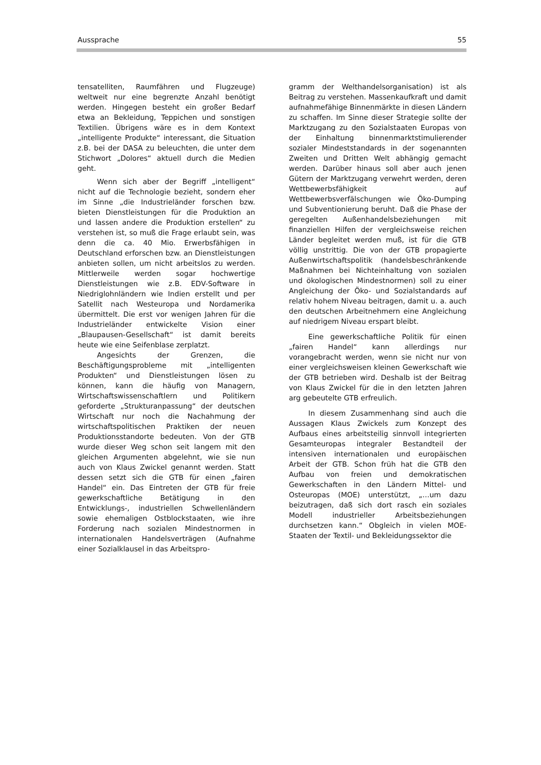Aussprache 55
tensatelliten, Raumfähren und Flugzeuge) weltweit nur eine begrenzte Anzahl benötigt werden. Hingegen besteht ein großer Bedarf etwa an Bekleidung, Teppichen und sonstigen Textilien. Übrigens wäre es in dem Kontext „intelligente Produkte“ interessant, die Situation z.B. bei der DASA zu beleuchten, die unter dem Stichwort „Dolores“ aktuell durch die Medien geht.
Wenn sich aber der Begriff „intelligent“ nicht auf die Technologie bezieht, sondern eher im Sinne „die Industrieländer forschen bzw. bieten Dienstleistungen für die Produktion an und lassen andere die Produktion erstellen“ zu verstehen ist, so muß die Frage erlaubt sein, was denn die ca. 40 Mio. Erwerbsfähigen in Deutschland erforschen bzw. an Dienstleistungen anbieten sollen, um nicht arbeitslos zu werden. Mittlerweile werden sogar hochwertige Dienstleistungen wie z.B. EDV-Software in Niedriglohnländern wie Indien erstellt und per Satellit nach Westeuropa und Nordamerika übermittelt. Die erst vor wenigen Jahren für die Industrieländer entwickelte Vision einer „Blaupausen-Gesellschaft“ ist damit bereits heute wie eine Seifenblase zerplatzt.
Angesichts der Grenzen, die Beschäftigungsprobleme mit „intelligenten Produkten“ und Dienstleistungen lösen zu können, kann die häufig von Managern, Wirtschaftswissenschaftlern und Politikern geforderte „Strukturanpassung“ der deutschen Wirtschaft nur noch die Nachahmung der wirtschaftspolitischen Praktiken der neuen Produktionsstandorte bedeuten. Von der GTB wurde dieser Weg schon seit langem mit den gleichen Argumenten abgelehnt, wie sie nun auch von Klaus Zwickel genannt werden. Statt dessen setzt sich die GTB für einen „fairen Handel“ ein. Das Eintreten der GTB für freie gewerkschaftliche Betätigung in den Entwicklungs-, industriellen Schwellenländern sowie ehemaligen Ostblockstaaten, wie ihre Forderung nach sozialen Mindestnormen in internationalen Handelsverträgen (Aufnahme einer Sozialklausel in das Arbeitspro-
gramm der Welthandelsorganisation) ist als Beitrag zu verstehen. Massenkaufkraft und damit aufnahmefähige Binnenmärkte in diesen Ländern zu schaffen. Im Sinne dieser Strategie sollte der Marktzugang zu den Sozialstaaten Europas von der Einhaltung binnenmarktstimulierender sozialer Mindeststandards in der sogenannten Zweiten und Dritten Welt abhängig gemacht werden. Darüber hinaus soll aber auch jenen Gütern der Marktzugang verwehrt werden, deren Wettbewerbsfähigkeit auf Wettbewerbsverfälschungen wie Öko-Dumping und Subventionierung beruht. Daß die Phase der geregelten Außenhandelsbeziehungen mit finanziellen Hilfen der vergleichsweise reichen Länder begleitet werden muß, ist für die GTB völlig unstrittig. Die von der GTB propagierte Außenwirtschaftspolitik (handelsbeschränkende Maßnahmen bei Nichteinhaltung von sozialen und ökologischen Mindestnormen) soll zu einer Angleichung der Öko- und Sozialstandards auf relativ hohem Niveau beitragen, damit u. a. auch den deutschen Arbeitnehmern eine Angleichung auf niedrigem Niveau erspart bleibt.
Eine gewerkschaftliche Politik für einen „fairen Handel“ kann allerdings nur vorangebracht werden, wenn sie nicht nur von einer vergleichsweisen kleinen Gewerkschaft wie der GTB betrieben wird. Deshalb ist der Beitrag von Klaus Zwickel für die in den letzten Jahren arg gebeutelte GTB erfreulich.
In diesem Zusammenhang sind auch die Aussagen Klaus Zwickels zum Konzept des Aufbaus eines arbeitsteilig sinnvoll integrierten Gesamteuropas integraler Bestandteil der intensiven internationalen und europäischen Arbeit der GTB. Schon früh hat die GTB den Aufbau von freien und demokratischen Gewerkschaften in den Ländern Mittel- und Osteuropas (MOE) unterstützt, „…um dazu beizutragen, daß sich dort rasch ein soziales Modell industrieller Arbeitsbeziehungen durchsetzen kann.“ Obgleich in vielen MOE-Staaten der Textil- und Bekleidungssektor die